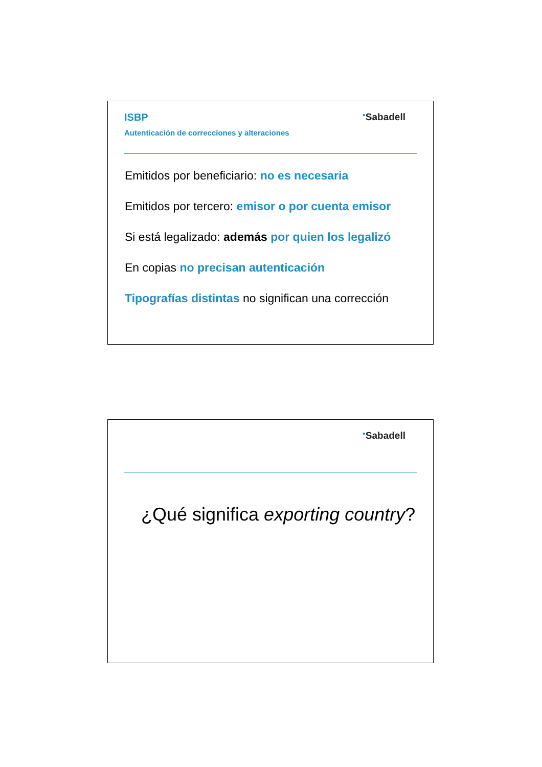ISBP
Autenticación de correcciones y alteraciones
<sup>●</sup>Sabadell
Emitidos por beneficiario: no es necesaria
Emitidos por tercero: emisor o por cuenta emisor
Si está legalizado: además por quien los legalizó
En copias no precisan autenticación
Tipografías distintas no significan una corrección
<sup>●</sup>Sabadell
¿Qué significa exporting country?